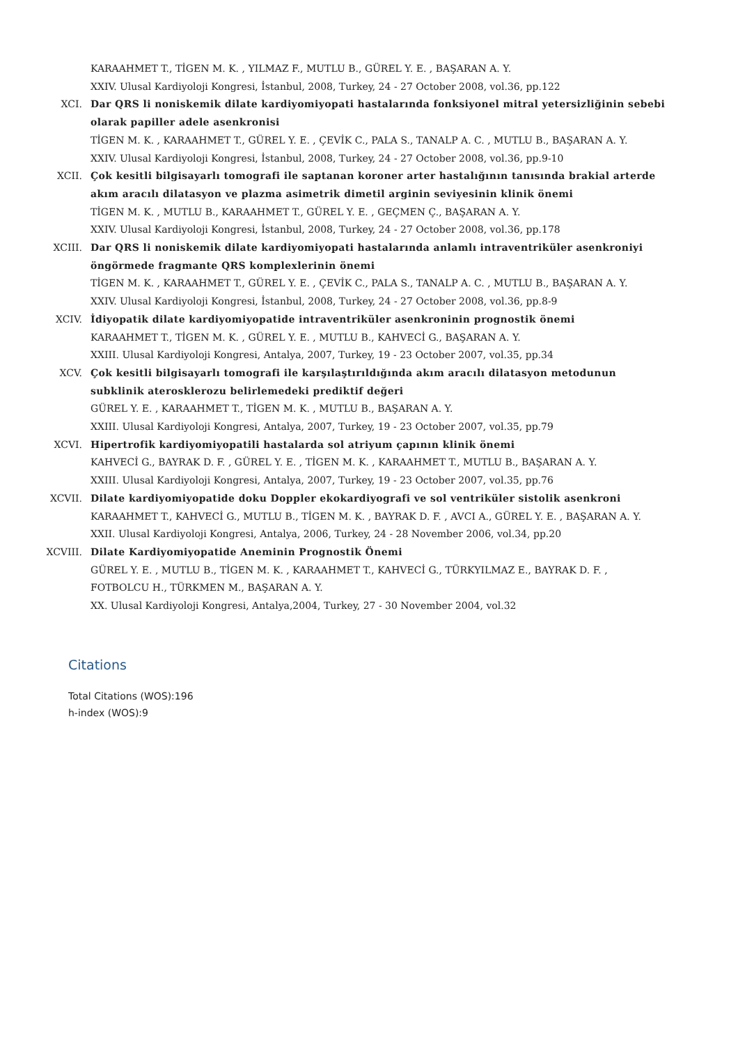KARAAHMET T., TİGEN M. K. , YILMAZ F., MUTLU B., GÜREL Y. E. , BAŞARAN A. Y.
XXIV. Ulusal Kardiyoloji Kongresi, İstanbul, 2008, Turkey, 24 - 27 October 2008, vol.36, pp.122
XCI. Dar QRS li noniskemik dilate kardiyomiyopati hastalarında fonksiyonel mitral yetersizliğinin sebebi olarak papiller adele asenkronisi
TİGEN M. K. , KARAAHMET T., GÜREL Y. E. , ÇEVİK C., PALA S., TANALP A. C. , MUTLU B., BAŞARAN A. Y.
XXIV. Ulusal Kardiyoloji Kongresi, İstanbul, 2008, Turkey, 24 - 27 October 2008, vol.36, pp.9-10
XCII. Çok kesitli bilgisayarlı tomografi ile saptanan koroner arter hastalığının tanısında brakial arterde akım aracılı dilatasyon ve plazma asimetrik dimetil arginin seviyesinin klinik önemi
TİGEN M. K. , MUTLU B., KARAAHMET T., GÜREL Y. E. , GEÇMEN Ç., BAŞARAN A. Y.
XXIV. Ulusal Kardiyoloji Kongresi, İstanbul, 2008, Turkey, 24 - 27 October 2008, vol.36, pp.178
XCIII. Dar QRS li noniskemik dilate kardiyomiyopati hastalarında anlamlı intraventriküler asenkroniyi öngörmede fragmante QRS komplexlerinin önemi
TİGEN M. K. , KARAAHMET T., GÜREL Y. E. , ÇEVİK C., PALA S., TANALP A. C. , MUTLU B., BAŞARAN A. Y.
XXIV. Ulusal Kardiyoloji Kongresi, İstanbul, 2008, Turkey, 24 - 27 October 2008, vol.36, pp.8-9
XCIV. İdiyopatik dilate kardiyomiyopatide intraventriküler asenkroninin prognostik önemi
KARAAHMET T., TİGEN M. K. , GÜREL Y. E. , MUTLU B., KAHVECİ G., BAŞARAN A. Y.
XXIII. Ulusal Kardiyoloji Kongresi, Antalya, 2007, Turkey, 19 - 23 October 2007, vol.35, pp.34
XCV. Çok kesitli bilgisayarlı tomografi ile karşılaştırıldığında akım aracılı dilatasyon metodunun subklinik aterosklerozu belirlemedeki prediktif değeri
GÜREL Y. E. , KARAAHMET T., TİGEN M. K. , MUTLU B., BAŞARAN A. Y.
XXIII. Ulusal Kardiyoloji Kongresi, Antalya, 2007, Turkey, 19 - 23 October 2007, vol.35, pp.79
XCVI. Hipertrofik kardiyomiyopatili hastalarda sol atriyum çapının klinik önemi
KAHVECİ G., BAYRAK D. F. , GÜREL Y. E. , TİGEN M. K. , KARAAHMET T., MUTLU B., BAŞARAN A. Y.
XXIII. Ulusal Kardiyoloji Kongresi, Antalya, 2007, Turkey, 19 - 23 October 2007, vol.35, pp.76
XCVII. Dilate kardiyomiyopatide doku Doppler ekokardiyografi ve sol ventriküler sistolik asenkroni
KARAAHMET T., KAHVECİ G., MUTLU B., TİGEN M. K. , BAYRAK D. F. , AVCI A., GÜREL Y. E. , BAŞARAN A. Y.
XXII. Ulusal Kardiyoloji Kongresi, Antalya, 2006, Turkey, 24 - 28 November 2006, vol.34, pp.20
XCVIII. Dilate Kardiyomiyopatide Aneminin Prognostik Önemi
GÜREL Y. E. , MUTLU B., TİGEN M. K. , KARAAHMET T., KAHVECİ G., TÜRKYILMAZ E., BAYRAK D. F. , FOTBOLCU H., TÜRKMEN M., BAŞARAN A. Y.
XX. Ulusal Kardiyoloji Kongresi, Antalya,2004, Turkey, 27 - 30 November 2004, vol.32
Citations
Total Citations (WOS):196
h-index (WOS):9